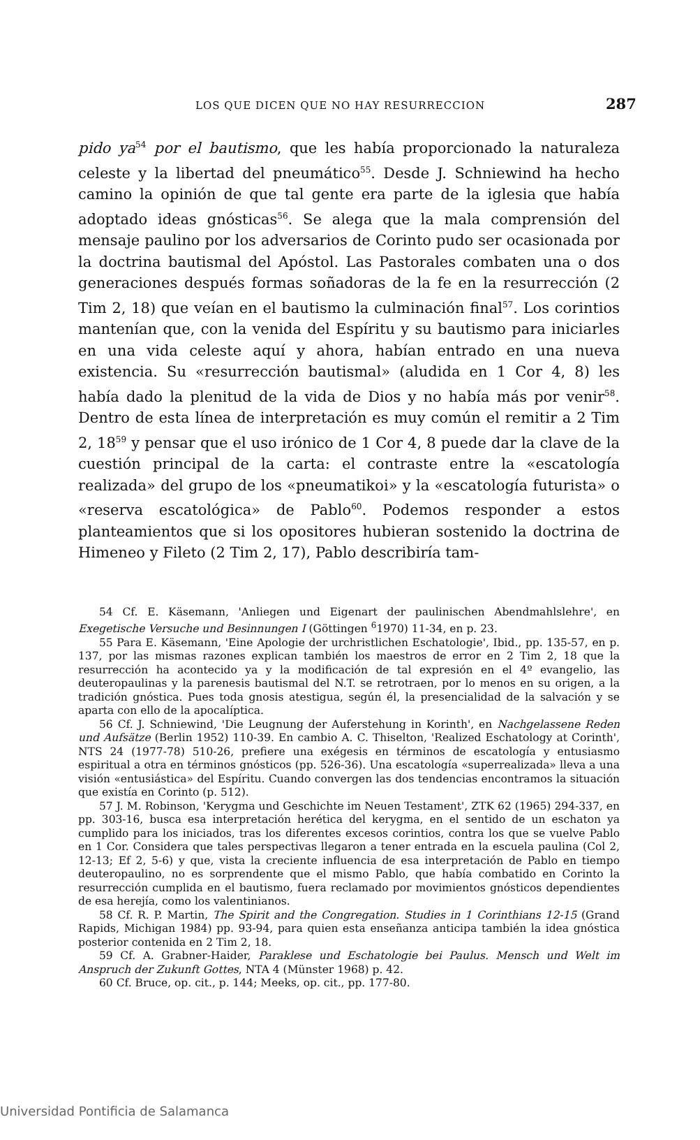LOS QUE DICEN QUE NO HAY RESURRECCION 287
pido ya<sup>54</sup> por el bautismo, que les había proporcionado la naturaleza celeste y la libertad del pneumático<sup>55</sup>. Desde J. Schniewind ha hecho camino la opinión de que tal gente era parte de la iglesia que había adoptado ideas gnósticas<sup>56</sup>. Se alega que la mala comprensión del mensaje paulino por los adversarios de Corinto pudo ser ocasionada por la doctrina bautismal del Apóstol. Las Pastorales combaten una o dos generaciones después formas soñadoras de la fe en la resurrección (2 Tim 2, 18) que veían en el bautismo la culminación final<sup>57</sup>. Los corintios mantenían que, con la venida del Espíritu y su bautismo para iniciarles en una vida celeste aquí y ahora, habían entrado en una nueva existencia. Su «resurrección bautismal» (aludida en 1 Cor 4, 8) les había dado la plenitud de la vida de Dios y no había más por venir<sup>58</sup>. Dentro de esta línea de interpretación es muy común el remitir a 2 Tim 2, 18<sup>59</sup> y pensar que el uso irónico de 1 Cor 4, 8 puede dar la clave de la cuestión principal de la carta: el contraste entre la «escatología realizada» del grupo de los «pneumatikoi» y la «escatología futurista» o «reserva escatológica» de Pablo<sup>60</sup>. Podemos responder a estos planteamientos que si los opositores hubieran sostenido la doctrina de Himeneo y Fileto (2 Tim 2, 17), Pablo describiría tam-
54 Cf. E. Käsemann, 'Anliegen und Eigenart der paulinischen Abendmahlslehre', en Exegetische Versuche und Besinnungen I (Göttingen <sup>6</sup>1970) 11-34, en p. 23.
55 Para E. Käsemann, 'Eine Apologie der urchristlichen Eschatologie', Ibid., pp. 135-57, en p. 137, por las mismas razones explican también los maestros de error en 2 Tim 2, 18 que la resurrección ha acontecido ya y la modificación de tal expresión en el 4º evangelio, las deuteropaulinas y la parenesis bautismal del N.T. se retrotraen, por lo menos en su origen, a la tradición gnóstica. Pues toda gnosis atestigua, según él, la presencialidad de la salvación y se aparta con ello de la apocalíptica.
56 Cf. J. Schniewind, 'Die Leugnung der Auferstehung in Korinth', en Nachgelassene Reden und Aufsätze (Berlin 1952) 110-39. En cambio A. C. Thiselton, 'Realized Eschatology at Corinth', NTS 24 (1977-78) 510-26, prefiere una exégesis en términos de escatología y entusiasmo espiritual a otra en términos gnósticos (pp. 526-36). Una escatología «superrealizada» lleva a una visión «entusiástica» del Espíritu. Cuando convergen las dos tendencias encontramos la situación que existía en Corinto (p. 512).
57 J. M. Robinson, 'Kerygma und Geschichte im Neuen Testament', ZTK 62 (1965) 294-337, en pp. 303-16, busca esa interpretación herética del kerygma, en el sentido de un eschaton ya cumplido para los iniciados, tras los diferentes excesos corintios, contra los que se vuelve Pablo en 1 Cor. Considera que tales perspectivas llegaron a tener entrada en la escuela paulina (Col 2, 12-13; Ef 2, 5-6) y que, vista la creciente influencia de esa interpretación de Pablo en tiempo deuteropaulino, no es sorprendente que el mismo Pablo, que había combatido en Corinto la resurrección cumplida en el bautismo, fuera reclamado por movimientos gnósticos dependientes de esa herejía, como los valentinianos.
58 Cf. R. P. Martin, The Spirit and the Congregation. Studies in 1 Corinthians 12-15 (Grand Rapids, Michigan 1984) pp. 93-94, para quien esta enseñanza anticipa también la idea gnóstica posterior contenida en 2 Tim 2, 18.
59 Cf. A. Grabner-Haider, Paraklese und Eschatologie bei Paulus. Mensch und Welt im Anspruch der Zukunft Gottes, NTA 4 (Münster 1968) p. 42.
60 Cf. Bruce, op. cit., p. 144; Meeks, op. cit., pp. 177-80.
Universidad Pontificia de Salamanca